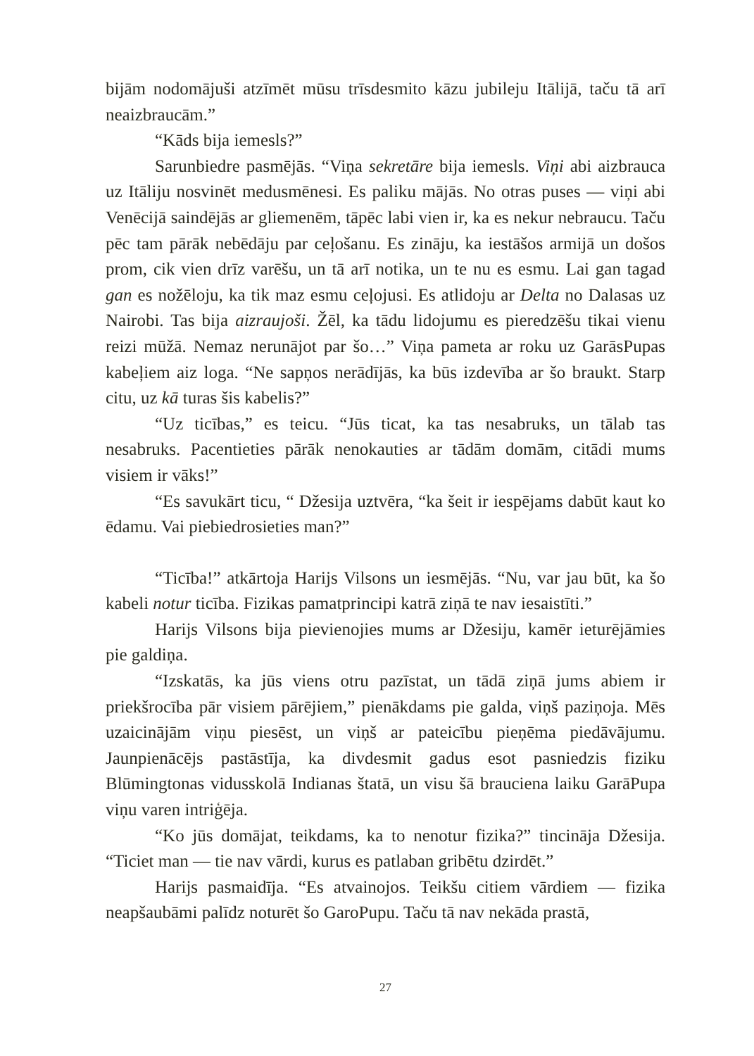bijām nodomājuši atzīmēt mūsu trīsdesmito kāzu jubileju Itālijā, taču tā arī neaizbraucām.”
“Kāds bija iemesls?”
Sarunbiedre pasmējās. “Viņa sekretāre bija iemesls. Viņi abi aizbrauca uz Itāliju nosvinēt medusmēnesi. Es paliku mājās. No otras puses — viņi abi Venēcijā saindējās ar gliemenēm, tāpēc labi vien ir, ka es nekur nebraucu. Taču pēc tam pārāk nebēdāju par ceļošanu. Es zināju, ka iestāšos armijā un došos prom, cik vien drīz varēšu, un tā arī notika, un te nu es esmu. Lai gan tagad gan es nožēloju, ka tik maz esmu ceļojusi. Es atlidoju ar Delta no Dalasas uz Nairobi. Tas bija aizraujoši. Žēl, ka tādu lidojumu es pieredzēšu tikai vienu reizi mūžā. Nemaz nerunājot par šo…” Viņa pameta ar roku uz GarāsPupas kabeļiem aiz loga. “Ne sapņos nerādījās, ka būs izdevība ar šo braukt. Starp citu, uz kā turas šis kabelis?”
“Uz ticības,” es teicu. “Jūs ticat, ka tas nesabruks, un tālab tas nesabruks. Pacentieties pārāk nenokauties ar tādām domām, citādi mums visiem ir vāks!”
“Es savukārt ticu, “ Džesija uztvēra, “ka šeit ir iespējams dabūt kaut ko ēdamu. Vai piebiedrosieties man?”
“Ticība!” atkārtoja Harijs Vilsons un iesmējās. “Nu, var jau būt, ka šo kabeli notur ticība. Fizikas pamatprincipi katrā ziņā te nav iesaistīti.”
Harijs Vilsons bija pievienojies mums ar Džesiju, kamēr ieturējāmies pie galdiņa.
“Izskatās, ka jūs viens otru pazīstat, un tādā ziņā jums abiem ir priekšrocība pār visiem pārējiem,” pienākdams pie galda, viņš paziņoja. Mēs uzaicinājām viņu piesēst, un viņš ar pateicību pieņēma piedāvājumu. Jaunpienācējs pastāstīja, ka divdesmit gadus esot pasniedzis fiziku Blūmingtonas vidusskolā Indianas štatā, un visu šā brauciena laiku GarāPupa viņu varen intriģēja.
“Ko jūs domājat, teikdams, ka to nenotur fizika?” tincināja Džesija. “Ticiet man — tie nav vārdi, kurus es patlaban gribētu dzirdēt.”
Harijs pasmaidīja. “Es atvainojos. Teikšu citiem vārdiem — fizika neapšaubāmi palīdz noturēt šo GaroPupu. Taču tā nav nekāda prastā,
27